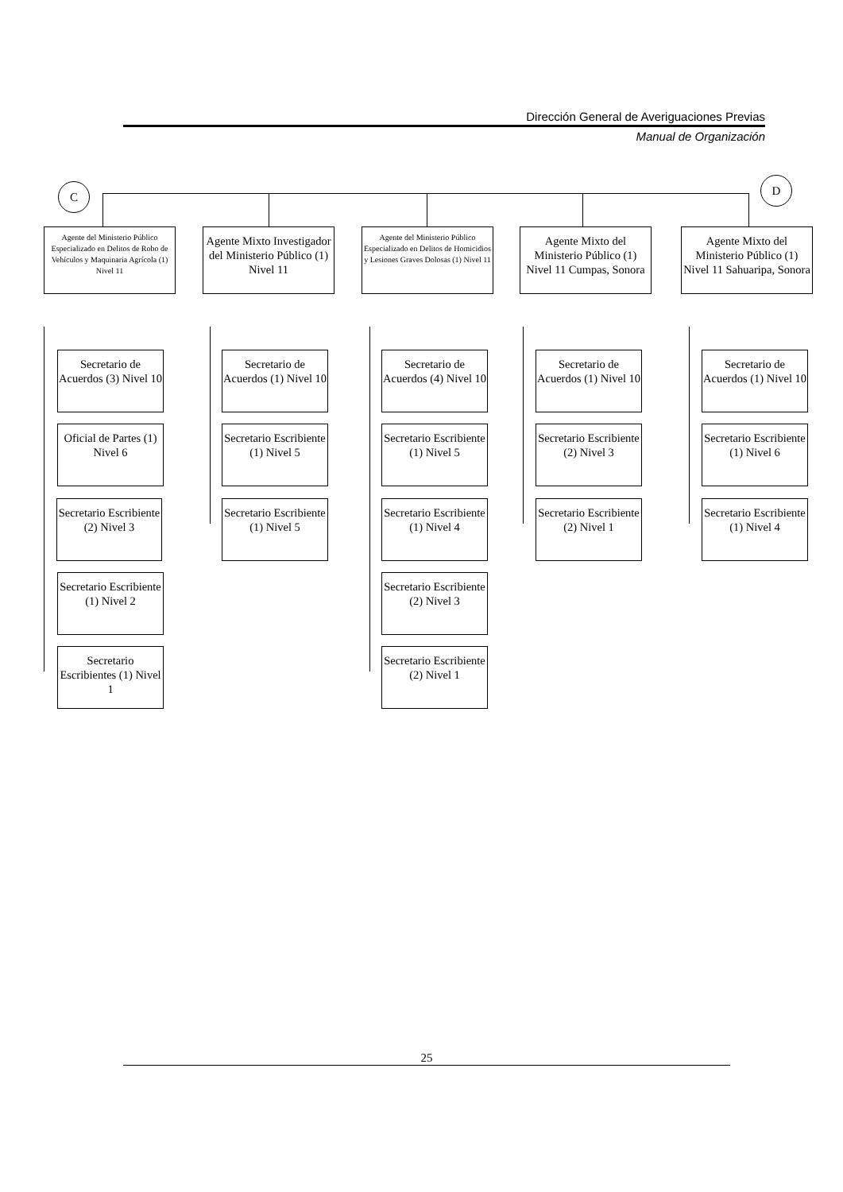Dirección General de Averiguaciones Previas
Manual de Organización
C D
Agente del Ministerio Público Especializado en Delitos de Robo de Vehículos y Maquinaria Agrícola (1) Nivel 11
Agente Mixto Investigador del Ministerio Público (1) Nivel 11
Agente del Ministerio Público Especializado en Delitos de Homicidios y Lesiones Graves Dolosas (1) Nivel 11
Agente Mixto del Ministerio Público (1) Nivel 11 Cumpas, Sonora
Agente Mixto del Ministerio Público (1) Nivel 11 Sahuaripa, Sonora
Secretario de Acuerdos (3) Nivel 10
Oficial de Partes (1) Nivel 6
Secretario Escribiente (2) Nivel 3
Secretario Escribiente (1) Nivel 2
Secretario Escribientes (1) Nivel 1
Secretario de Acuerdos (1) Nivel 10
Secretario Escribiente (1) Nivel 5
Secretario Escribiente (1) Nivel 5
Secretario de Acuerdos (4) Nivel 10
Secretario Escribiente (1) Nivel 5
Secretario Escribiente (1) Nivel 4
Secretario Escribiente (2) Nivel 3
Secretario Escribiente (2) Nivel 1
Secretario de Acuerdos (1) Nivel 10
Secretario Escribiente (2) Nivel 3
Secretario Escribiente (2) Nivel 1
Secretario de Acuerdos (1) Nivel 10
Secretario Escribiente (1) Nivel 6
Secretario Escribiente (1) Nivel 4
25